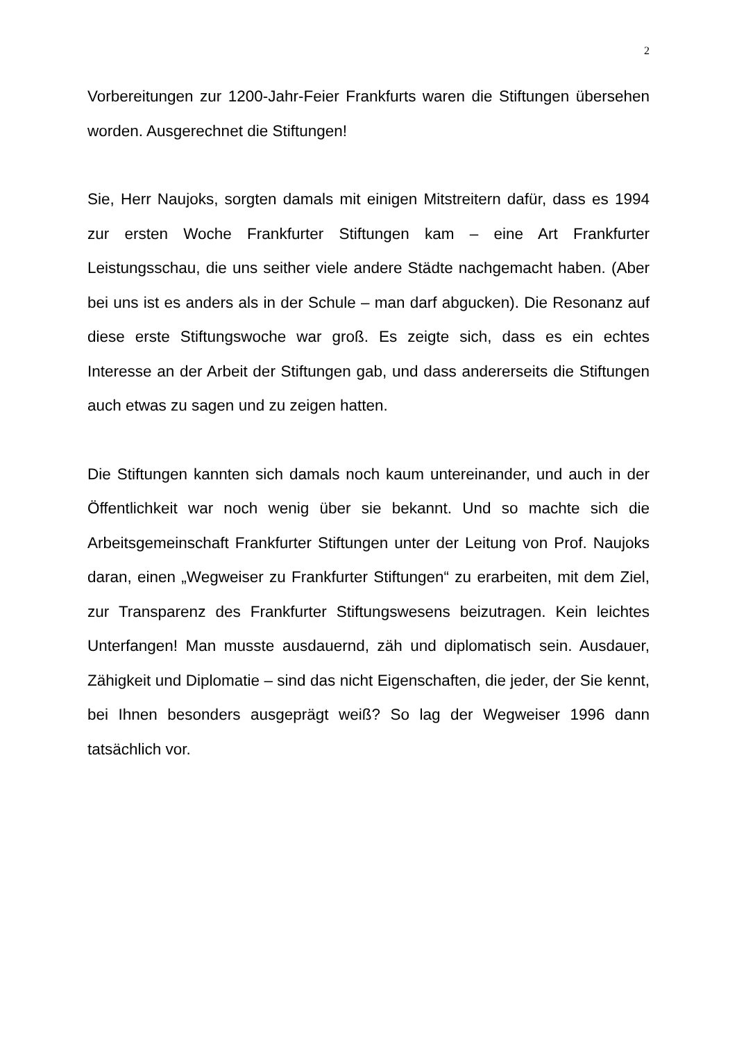2
Vorbereitungen zur 1200-Jahr-Feier Frankfurts waren die Stiftungen übersehen worden. Ausgerechnet die Stiftungen!
Sie, Herr Naujoks, sorgten damals mit einigen Mitstreitern dafür, dass es 1994 zur ersten Woche Frankfurter Stiftungen kam – eine Art Frankfurter Leistungsschau, die uns seither viele andere Städte nachgemacht haben. (Aber bei uns ist es anders als in der Schule – man darf abgucken). Die Resonanz auf diese erste Stiftungswoche war groß. Es zeigte sich, dass es ein echtes Interesse an der Arbeit der Stiftungen gab, und dass andererseits die Stiftungen auch etwas zu sagen und zu zeigen hatten.
Die Stiftungen kannten sich damals noch kaum untereinander, und auch in der Öffentlichkeit war noch wenig über sie bekannt. Und so machte sich die Arbeitsgemeinschaft Frankfurter Stiftungen unter der Leitung von Prof. Naujoks daran, einen „Wegweiser zu Frankfurter Stiftungen“ zu erarbeiten, mit dem Ziel, zur Transparenz des Frankfurter Stiftungswesens beizutragen. Kein leichtes Unterfangen! Man musste ausdauernd, zäh und diplomatisch sein. Ausdauer, Zähigkeit und Diplomatie – sind das nicht Eigenschaften, die jeder, der Sie kennt, bei Ihnen besonders ausgeprägt weiß? So lag der Wegweiser 1996 dann tatsächlich vor.